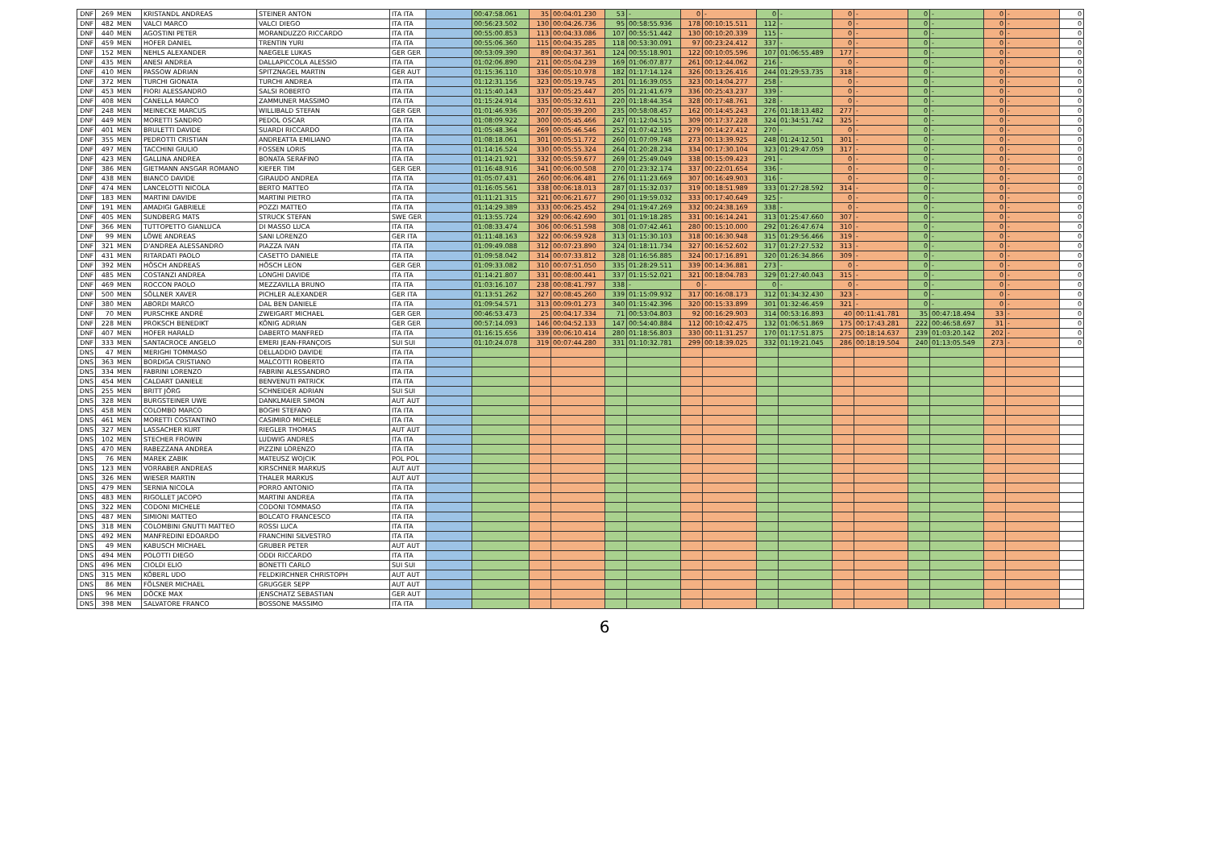| DNF | 269 | MEN | KRISTANDL ANDREAS | STEINER ANTON | ITA ITA | | 00:47:58.061 | 35 | 00:04:01.230 | 53 | - | 0 | - | 0 | - | 0 | - | 0 | - | 0 | - | 0 |
| DNF | 482 | MEN | VALCI MARCO | VALCI DIEGO | ITA ITA | | 00:56:23.502 | 130 | 00:04:26.736 | 95 | 00:58:55.936 | 178 | 00:10:15.511 | 112 | - | 0 | - | 0 | - | 0 | - | 0 |
| DNF | 440 | MEN | AGOSTINI PETER | MORANDUZZO RICCARDO | ITA ITA | | 00:55:00.853 | 113 | 00:04:33.086 | 107 | 00:55:51.442 | 130 | 00:10:20.339 | 115 | - | 0 | - | 0 | - | 0 | - | 0 |
| DNF | 459 | MEN | HOFER DANIEL | TRENTIN YURI | ITA ITA | | 00:55:06.360 | 115 | 00:04:35.285 | 118 | 00:53:30.091 | 97 | 00:23:24.412 | 337 | - | 0 | - | 0 | - | 0 | - | 0 |
| DNF | 152 | MEN | NEHLS ALEXANDER | NAEGELE LUKAS | GER GER | | 00:53:09.390 | 89 | 00:04:37.361 | 124 | 00:55:18.901 | 122 | 00:10:05.596 | 107 | 01:06:55.489 | 177 | - | 0 | - | 0 | - | 0 |
| DNF | 435 | MEN | ANESI ANDREA | DALLAPICCOLA ALESSIO | ITA ITA | | 01:02:06.890 | 211 | 00:05:04.239 | 169 | 01:06:07.877 | 261 | 00:12:44.062 | 216 | - | 0 | - | 0 | - | 0 | - | 0 |
| DNF | 410 | MEN | PASSOW ADRIAN | SPITZNAGEL MARTIN | GER AUT | | 01:15:36.110 | 336 | 00:05:10.978 | 182 | 01:17:14.124 | 326 | 00:13:26.416 | 244 | 01:29:53.735 | 318 | - | 0 | - | 0 | - | 0 |
| DNF | 372 | MEN | TURCHI GIONATA | TURCHI ANDREA | ITA ITA | | 01:12:31.156 | 323 | 00:05:19.745 | 201 | 01:16:39.055 | 323 | 00:14:04.277 | 258 | - | 0 | - | 0 | - | 0 | - | 0 |
| DNF | 453 | MEN | FIORI ALESSANDRO | SALSI ROBERTO | ITA ITA | | 01:15:40.143 | 337 | 00:05:25.447 | 205 | 01:21:41.679 | 336 | 00:25:43.237 | 339 | - | 0 | - | 0 | - | 0 | - | 0 |
| DNF | 408 | MEN | CANELLA MARCO | ZAMMUNER MASSIMO | ITA ITA | | 01:15:24.914 | 335 | 00:05:32.611 | 220 | 01:18:44.354 | 328 | 00:17:48.761 | 328 | - | 0 | - | 0 | - | 0 | - | 0 |
| DNF | 248 | MEN | MEINECKE MARCUS | WILLIBALD STEFAN | GER GER | | 01:01:46.936 | 207 | 00:05:39.200 | 235 | 00:58:08.457 | 162 | 00:14:45.243 | 276 | 01:18:13.482 | 277 | - | 0 | - | 0 | - | 0 |
| DNF | 449 | MEN | MORETTI SANDRO | PEDOL OSCAR | ITA ITA | | 01:08:09.922 | 300 | 00:05:45.466 | 247 | 01:12:04.515 | 309 | 00:17:37.228 | 324 | 01:34:51.742 | 325 | - | 0 | - | 0 | - | 0 |
| DNF | 401 | MEN | BRULETTI DAVIDE | SUARDI RICCARDO | ITA ITA | | 01:05:48.364 | 269 | 00:05:46.546 | 252 | 01:07:42.195 | 279 | 00:14:27.412 | 270 | - | 0 | - | 0 | - | 0 | - | 0 |
| DNF | 355 | MEN | PEDROTTI CRISTIAN | ANDREATTA EMILIANO | ITA ITA | | 01:08:18.061 | 301 | 00:05:51.772 | 260 | 01:07:09.748 | 273 | 00:13:39.925 | 248 | 01:24:12.501 | 301 | - | 0 | - | 0 | - | 0 |
| DNF | 497 | MEN | TACCHINI GIULIO | FOSSEN LORIS | ITA ITA | | 01:14:16.524 | 330 | 00:05:55.324 | 264 | 01:20:28.234 | 334 | 00:17:30.104 | 323 | 01:29:47.059 | 317 | - | 0 | - | 0 | - | 0 |
| DNF | 423 | MEN | GALLINA ANDREA | BONATA SERAFINO | ITA ITA | | 01:14:21.921 | 332 | 00:05:59.677 | 269 | 01:25:49.049 | 338 | 00:15:09.423 | 291 | - | 0 | - | 0 | - | 0 | - | 0 |
| DNF | 386 | MEN | GIETMANN ANSGAR ROMANO | KIEFER TIM | GER GER | | 01:16:48.916 | 341 | 00:06:00.508 | 270 | 01:23:32.174 | 337 | 00:22:01.654 | 336 | - | 0 | - | 0 | - | 0 | - | 0 |
| DNF | 438 | MEN | BIANCO DAVIDE | GIRAUDO ANDREA | ITA ITA | | 01:05:07.431 | 260 | 00:06:06.481 | 276 | 01:11:23.669 | 307 | 00:16:49.903 | 316 | - | 0 | - | 0 | - | 0 | - | 0 |
| DNF | 474 | MEN | LANCELOTTI NICOLA | BERTO MATTEO | ITA ITA | | 01:16:05.561 | 338 | 00:06:18.013 | 287 | 01:15:32.037 | 319 | 00:18:51.989 | 333 | 01:27:28.592 | 314 | - | 0 | - | 0 | - | 0 |
| DNF | 183 | MEN | MARTINI DAVIDE | MARTINI PIETRO | ITA ITA | | 01:11:21.315 | 321 | 00:06:21.677 | 290 | 01:19:59.032 | 333 | 00:17:40.649 | 325 | - | 0 | - | 0 | - | 0 | - | 0 |
| DNF | 191 | MEN | AMADIGI GABRIELE | POZZI MATTEO | ITA ITA | | 01:14:29.389 | 333 | 00:06:25.452 | 294 | 01:19:47.269 | 332 | 00:24:38.169 | 338 | - | 0 | - | 0 | - | 0 | - | 0 |
| DNF | 405 | MEN | SUNDBERG MATS | STRUCK STEFAN | SWE GER | | 01:13:55.724 | 329 | 00:06:42.690 | 301 | 01:19:18.285 | 331 | 00:16:14.241 | 313 | 01:25:47.660 | 307 | - | 0 | - | 0 | - | 0 |
| DNF | 366 | MEN | TUTTOPETTO GIANLUCA | DI MASSO LUCA | ITA ITA | | 01:08:33.474 | 306 | 00:06:51.598 | 308 | 01:07:42.461 | 280 | 00:15:10.000 | 292 | 01:26:47.674 | 310 | - | 0 | - | 0 | - | 0 |
| DNF | 99 | MEN | LÖWE ANDREAS | SANI LORENZO | GER ITA | | 01:11:48.163 | 322 | 00:06:59.928 | 313 | 01:15:30.103 | 318 | 00:16:30.948 | 315 | 01:29:56.466 | 319 | - | 0 | - | 0 | - | 0 |
| DNF | 321 | MEN | D'ANDREA ALESSANDRO | PIAZZA IVAN | ITA ITA | | 01:09:49.088 | 312 | 00:07:23.890 | 324 | 01:18:11.734 | 327 | 00:16:52.602 | 317 | 01:27:27.532 | 313 | - | 0 | - | 0 | - | 0 |
| DNF | 431 | MEN | RITARDATI PAOLO | CASETTO DANIELE | ITA ITA | | 01:09:58.042 | 314 | 00:07:33.812 | 328 | 01:16:56.885 | 324 | 00:17:16.891 | 320 | 01:26:34.866 | 309 | - | 0 | - | 0 | - | 0 |
| DNF | 392 | MEN | HÖSCH ANDREAS | HÖSCH LEON | GER GER | | 01:09:33.082 | 310 | 00:07:51.050 | 335 | 01:28:29.511 | 339 | 00:14:36.881 | 273 | - | 0 | - | 0 | - | 0 | - | 0 |
| DNF | 485 | MEN | COSTANZI ANDREA | LONGHI DAVIDE | ITA ITA | | 01:14:21.807 | 331 | 00:08:00.441 | 337 | 01:15:52.021 | 321 | 00:18:04.783 | 329 | 01:27:40.043 | 315 | - | 0 | - | 0 | - | 0 |
| DNF | 469 | MEN | ROCCON PAOLO | MEZZAVILLA BRUNO | ITA ITA | | 01:03:16.107 | 238 | 00:08:41.797 | 338 | - | 0 | - | 0 | - | 0 | - | 0 | - | 0 | - | 0 |
| DNF | 500 | MEN | SÖLLNER XAVER | PICHLER ALEXANDER | GER ITA | | 01:13:51.262 | 327 | 00:08:45.260 | 339 | 01:15:09.932 | 317 | 00:16:08.173 | 312 | 01:34:32.430 | 323 | - | 0 | - | 0 | - | 0 |
| DNF | 380 | MEN | ABORDI MARCO | DAL BEN DANIELE | ITA ITA | | 01:09:54.571 | 313 | 00:09:01.273 | 340 | 01:15:42.396 | 320 | 00:15:33.899 | 301 | 01:32:46.459 | 321 | - | 0 | - | 0 | - | 0 |
| DNF | 70 | MEN | PURSCHKE ANDRÉ | ZWEIGART MICHAEL | GER GER | | 00:46:53.473 | 25 | 00:04:17.334 | 71 | 00:53:04.803 | 92 | 00:16:29.903 | 314 | 00:53:16.893 | 40 | 00:11:41.781 | 35 | 00:47:18.494 | 33 | - | 0 |
| DNF | 228 | MEN | PROKSCH BENEDIKT | KÖNIG ADRIAN | GER GER | | 00:57:14.093 | 146 | 00:04:52.133 | 147 | 00:54:40.884 | 112 | 00:10:42.475 | 132 | 01:06:51.869 | 175 | 00:17:43.281 | 222 | 00:46:58.697 | 31 | - | 0 |
| DNF | 407 | MEN | HOFER HARALD | DABERTO MANFRED | ITA ITA | | 01:16:15.656 | 339 | 00:06:10.414 | 280 | 01:18:56.803 | 330 | 00:11:31.257 | 170 | 01:17:51.875 | 275 | 00:18:14.637 | 239 | 01:03:20.142 | 202 | - | 0 |
| DNF | 333 | MEN | SANTACROCE ANGELO | EMERI JEAN-FRANÇOIS | SUI SUI | | 01:10:24.078 | 319 | 00:07:44.280 | 331 | 01:10:32.781 | 299 | 00:18:39.025 | 332 | 01:19:21.045 | 286 | 00:18:19.504 | 240 | 01:13:05.549 | 273 | - | 0 |
| DNS | 47 | MEN | MERIGHI TOMMASO | DELLADDIO DAVIDE | ITA ITA | | | | | | | | | | | | | | | | | |
| DNS | 363 | MEN | BORDIGA CRISTIANO | MALCOTTI ROBERTO | ITA ITA | | | | | | | | | | | | | | | | | |
| DNS | 334 | MEN | FABRINI LORENZO | FABRINI ALESSANDRO | ITA ITA | | | | | | | | | | | | | | | | | |
| DNS | 454 | MEN | CALDART DANIELE | BENVENUTI PATRICK | ITA ITA | | | | | | | | | | | | | | | | | |
| DNS | 255 | MEN | BRITT JÖRG | SCHNEIDER ADRIAN | SUI SUI | | | | | | | | | | | | | | | | | |
| DNS | 328 | MEN | BURGSTEINER UWE | DANKLMAIER SIMON | AUT AUT | | | | | | | | | | | | | | | | | |
| DNS | 458 | MEN | COLOMBO MARCO | BOGHI STEFANO | ITA ITA | | | | | | | | | | | | | | | | | |
| DNS | 461 | MEN | MORETTI COSTANTINO | CASIMIRO MICHELE | ITA ITA | | | | | | | | | | | | | | | | | |
| DNS | 327 | MEN | LASSACHER KURT | RIEGLER THOMAS | AUT AUT | | | | | | | | | | | | | | | | | |
| DNS | 102 | MEN | STECHER FROWIN | LUDWIG ANDRES | ITA ITA | | | | | | | | | | | | | | | | | |
| DNS | 470 | MEN | RABEZZANA ANDREA | PIZZINI LORENZO | ITA ITA | | | | | | | | | | | | | | | | | |
| DNS | 76 | MEN | MAREK ZABIK | MATEUSZ WOJCIK | POL POL | | | | | | | | | | | | | | | | | |
| DNS | 123 | MEN | VORRABER ANDREAS | KIRSCHNER MARKUS | AUT AUT | | | | | | | | | | | | | | | | | |
| DNS | 326 | MEN | WIESER MARTIN | THALER MARKUS | AUT AUT | | | | | | | | | | | | | | | | | |
| DNS | 479 | MEN | SERNIA NICOLA | PORRO ANTONIO | ITA ITA | | | | | | | | | | | | | | | | | |
| DNS | 483 | MEN | RIGOLLET JACOPO | MARTINI ANDREA | ITA ITA | | | | | | | | | | | | | | | | | |
| DNS | 322 | MEN | CODONI MICHELE | CODONI TOMMASO | ITA ITA | | | | | | | | | | | | | | | | | |
| DNS | 487 | MEN | SIMIONI MATTEO | BOLCATO FRANCESCO | ITA ITA | | | | | | | | | | | | | | | | | |
| DNS | 318 | MEN | COLOMBINI GNUTTI MATTEO | ROSSI LUCA | ITA ITA | | | | | | | | | | | | | | | | | |
| DNS | 492 | MEN | MANFREDINI EDOARDO | FRANCHINI SILVESTRO | ITA ITA | | | | | | | | | | | | | | | | | |
| DNS | 49 | MEN | KABUSCH MICHAEL | GRUBER PETER | AUT AUT | | | | | | | | | | | | | | | | | |
| DNS | 494 | MEN | POLOTTI DIEGO | ODDI RICCARDO | ITA ITA | | | | | | | | | | | | | | | | | |
| DNS | 496 | MEN | CIOLDI ELIO | BONETTI CARLO | SUI SUI | | | | | | | | | | | | | | | | | |
| DNS | 315 | MEN | KÖBERL UDO | FELDKIRCHNER CHRISTOPH | AUT AUT | | | | | | | | | | | | | | | | | |
| DNS | 86 | MEN | FÖLSNER MICHAEL | GRUGGER SEPP | AUT AUT | | | | | | | | | | | | | | | | | |
| DNS | 96 | MEN | DÖCKE MAX | JENSCHATZ SEBASTIAN | GER AUT | | | | | | | | | | | | | | | | | |
| DNS | 398 | MEN | SALVATORE FRANCO | BOSSONE MASSIMO | ITA ITA | | | | | | | | | | | | | | | | | |
6